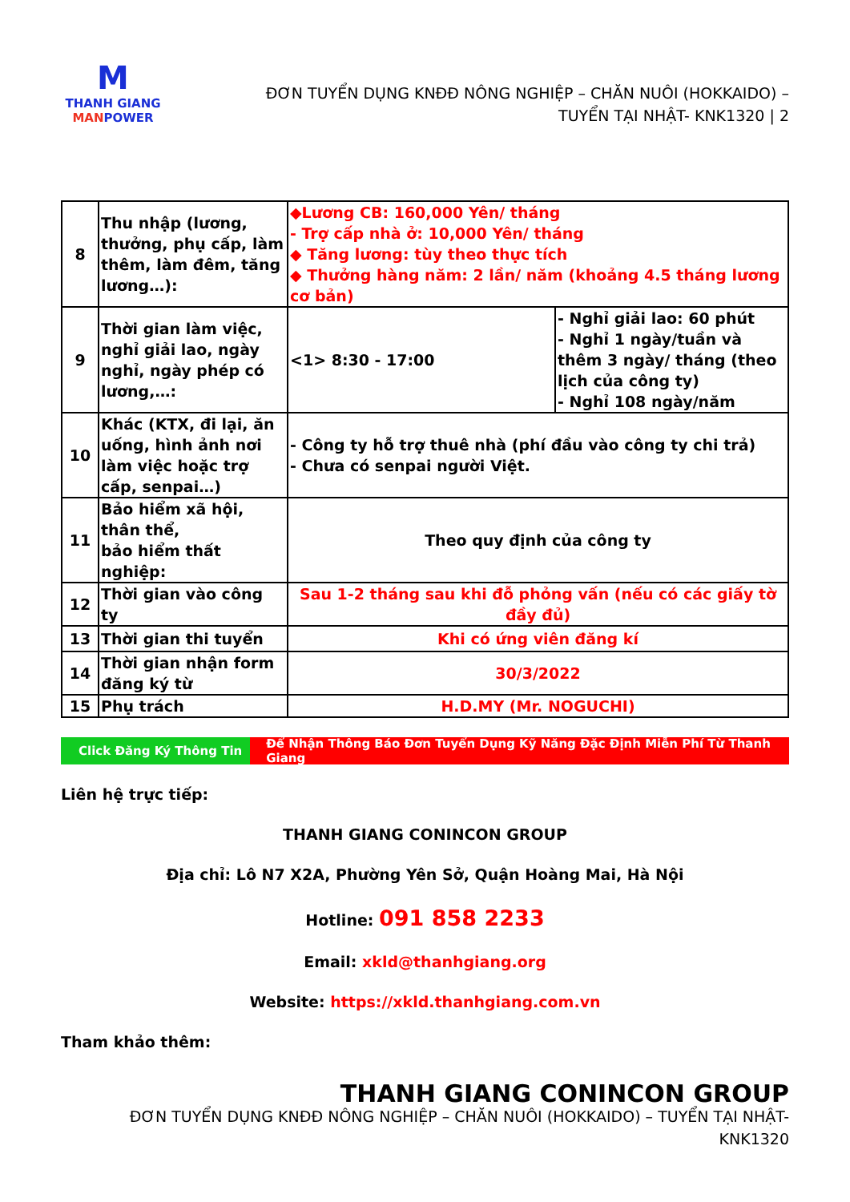M
THANH GIANG
MANPOWER
ĐƠN TUYỂN DỤNG KNĐĐ NÔNG NGHIỆP – CHĂN NUÔI (HOKKAIDO) –
TUYỂN TẠI NHẬT- KNK1320 | 2
| 8 | Thu nhập (lương, thưởng, phụ cấp, làm thêm, làm đêm, tăng lương…): | ◆Lương CB: 160,000 Yên/ tháng - Trợ cấp nhà ở: 10,000 Yên/ tháng ◆ Tăng lương: tùy theo thực tích ◆ Thưởng hàng năm: 2 lần/ năm (khoảng 4.5 tháng lương cơ bản) | |
| 9 | Thời gian làm việc, nghỉ giải lao, ngày nghỉ, ngày phép có lương,…: | <1> 8:30 - 17:00 | - Nghỉ giải lao: 60 phút - Nghỉ 1 ngày/tuần và thêm 3 ngày/ tháng (theo lịch của công ty) - Nghỉ 108 ngày/năm |
| 10 | Khác (KTX, đi lại, ăn uống, hình ảnh nơi làm việc hoặc trợ cấp, senpai…) | - Công ty hỗ trợ thuê nhà (phí đầu vào công ty chi trả) - Chưa có senpai người Việt. | |
| 11 | Bảo hiểm xã hội, thân thể, bảo hiểm thất nghiệp: | Theo quy định của công ty | |
| 12 | Thời gian vào công ty | Sau 1-2 tháng sau khi đỗ phỏng vấn (nếu có các giấy tờ đầy đủ) | |
| 13 | Thời gian thi tuyển | Khi có ứng viên đăng kí | |
| 14 | Thời gian nhận form đăng ký từ | 30/3/2022 | |
| 15 | Phụ trách | H.D.MY (Mr. NOGUCHI) | |
Click Đăng Ký Thông Tin
Để Nhận Thông Báo Đơn Tuyển Dụng Kỹ Năng Đặc Định Miễn Phí Từ Thanh Giang
Liên hệ trực tiếp:
THANH GIANG CONINCON GROUP
Địa chỉ: Lô N7 X2A, Phường Yên Sở, Quận Hoàng Mai, Hà Nội
Hotline: 091 858 2233
Email: xkld@thanhgiang.org
Website: https://xkld.thanhgiang.com.vn
Tham khảo thêm:
THANH GIANG CONINCON GROUP
ĐƠN TUYỂN DỤNG KNĐĐ NÔNG NGHIỆP – CHĂN NUÔI (HOKKAIDO) – TUYỂN TẠI NHẬT-
KNK1320